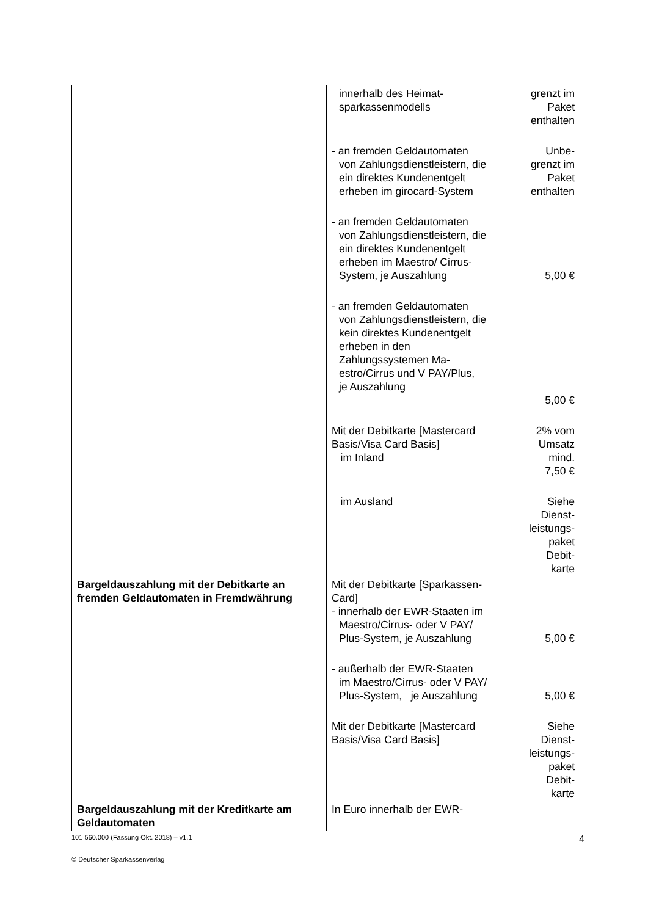| | innerhalb des Heimat- sparkassenmodells | grenzt im Paket enthalten |
| | - an fremden Geldautomaten von Zahlungsdienstleistern, die ein direktes Kundenentgelt erheben im girocard-System | Unbe- grenzt im Paket enthalten |
| | - an fremden Geldautomaten von Zahlungsdienstleistern, die ein direktes Kundenentgelt erheben im Maestro/ Cirrus- System, je Auszahlung | 5,00 € |
| | - an fremden Geldautomaten von Zahlungsdienstleistern, die kein direktes Kundenentgelt erheben in den Zahlungssystemen Ma- estro/Cirrus und V PAY/Plus, je Auszahlung | 5,00 € |
| | Mit der Debitkarte [Mastercard Basis/Visa Card Basis] im Inland | 2% vom Umsatz mind. 7,50 € |
| | im Ausland | Siehe Dienst- leistungs- paket Debit- karte |
| Bargeldauszahlung mit der Debitkarte an fremden Geldautomaten in Fremdwährung | Mit der Debitkarte [Sparkassen- Card] - innerhalb der EWR-Staaten im Maestro/Cirrus- oder V PAY/ Plus-System, je Auszahlung | 5,00 € |
| | - außerhalb der EWR-Staaten im Maestro/Cirrus- oder V PAY/ Plus-System, je Auszahlung | 5,00 € |
| | Mit der Debitkarte [Mastercard Basis/Visa Card Basis] | Siehe Dienst- leistungs- paket Debit- karte |
| Bargeldauszahlung mit der Kreditkarte am Geldautomaten | In Euro innerhalb der EWR- | |
101 560.000 (Fassung Okt. 2018) – v1.1 4
© Deutscher Sparkassenverlag